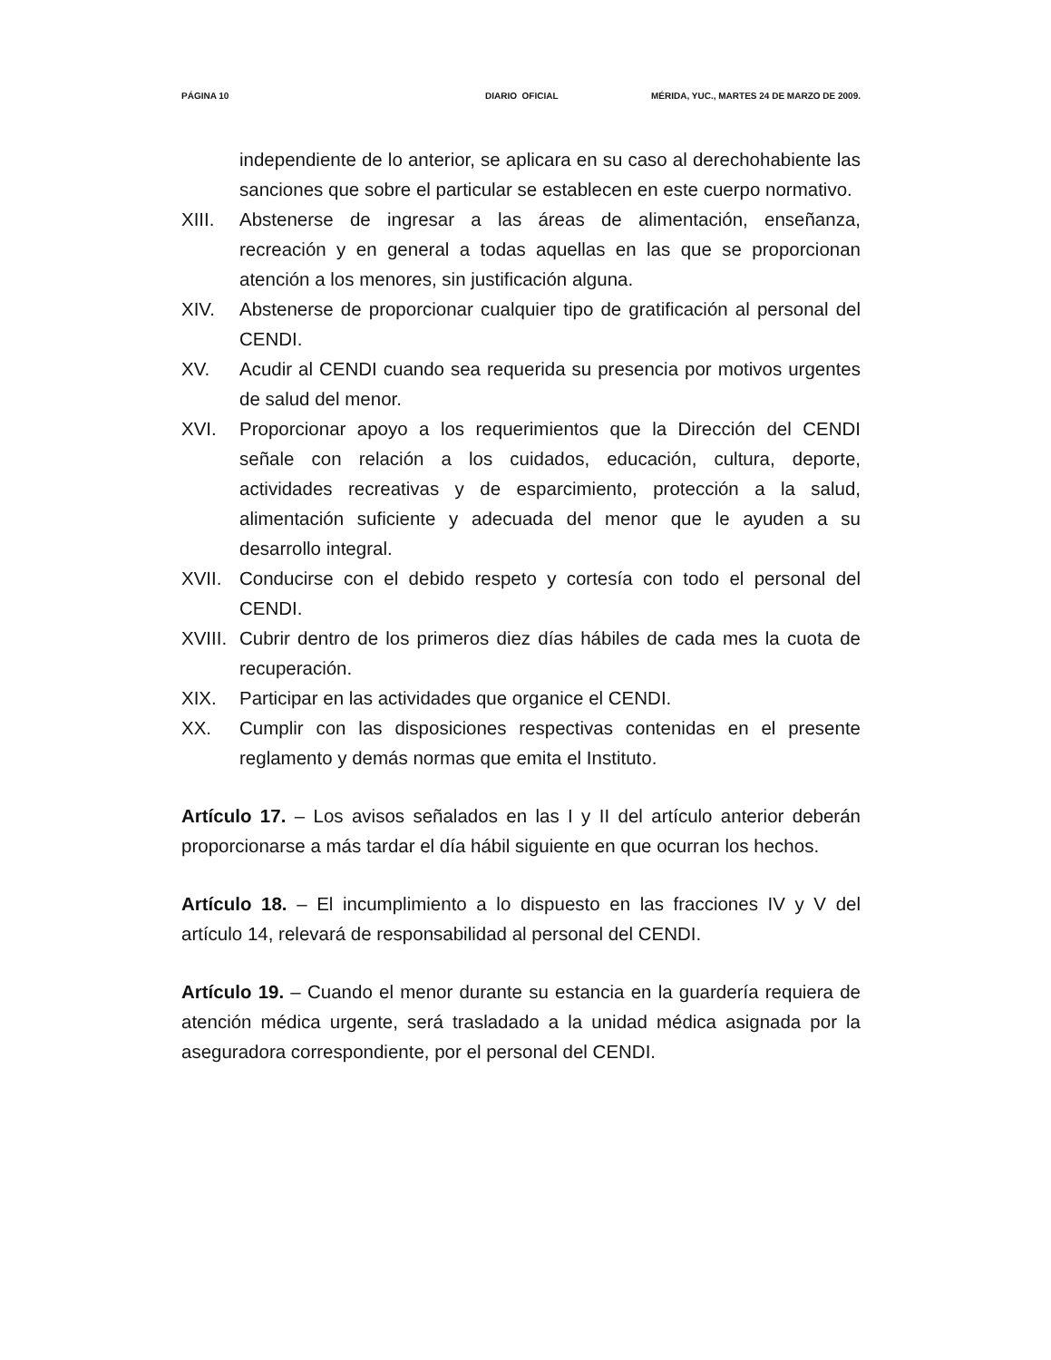PÁGINA 10 DIARIO OFICIAL MÉRIDA, YUC., MARTES 24 DE MARZO DE 2009.
independiente de lo anterior, se aplicara en su caso al derechohabiente las sanciones que sobre el particular se establecen en este cuerpo normativo.
XIII. Abstenerse de ingresar a las áreas de alimentación, enseñanza, recreación y en general a todas aquellas en las que se proporcionan atención a los menores, sin justificación alguna.
XIV. Abstenerse de proporcionar cualquier tipo de gratificación al personal del CENDI.
XV. Acudir al CENDI cuando sea requerida su presencia por motivos urgentes de salud del menor.
XVI. Proporcionar apoyo a los requerimientos que la Dirección del CENDI señale con relación a los cuidados, educación, cultura, deporte, actividades recreativas y de esparcimiento, protección a la salud, alimentación suficiente y adecuada del menor que le ayuden a su desarrollo integral.
XVII. Conducirse con el debido respeto y cortesía con todo el personal del CENDI.
XVIII. Cubrir dentro de los primeros diez días hábiles de cada mes la cuota de recuperación.
XIX. Participar en las actividades que organice el CENDI.
XX. Cumplir con las disposiciones respectivas contenidas en el presente reglamento y demás normas que emita el Instituto.
Artículo 17. – Los avisos señalados en las I y II del artículo anterior deberán proporcionarse a más tardar el día hábil siguiente en que ocurran los hechos.
Artículo 18. – El incumplimiento a lo dispuesto en las fracciones IV y V del artículo 14, relevará de responsabilidad al personal del CENDI.
Artículo 19. – Cuando el menor durante su estancia en la guardería requiera de atención médica urgente, será trasladado a la unidad médica asignada por la aseguradora correspondiente, por el personal del CENDI.